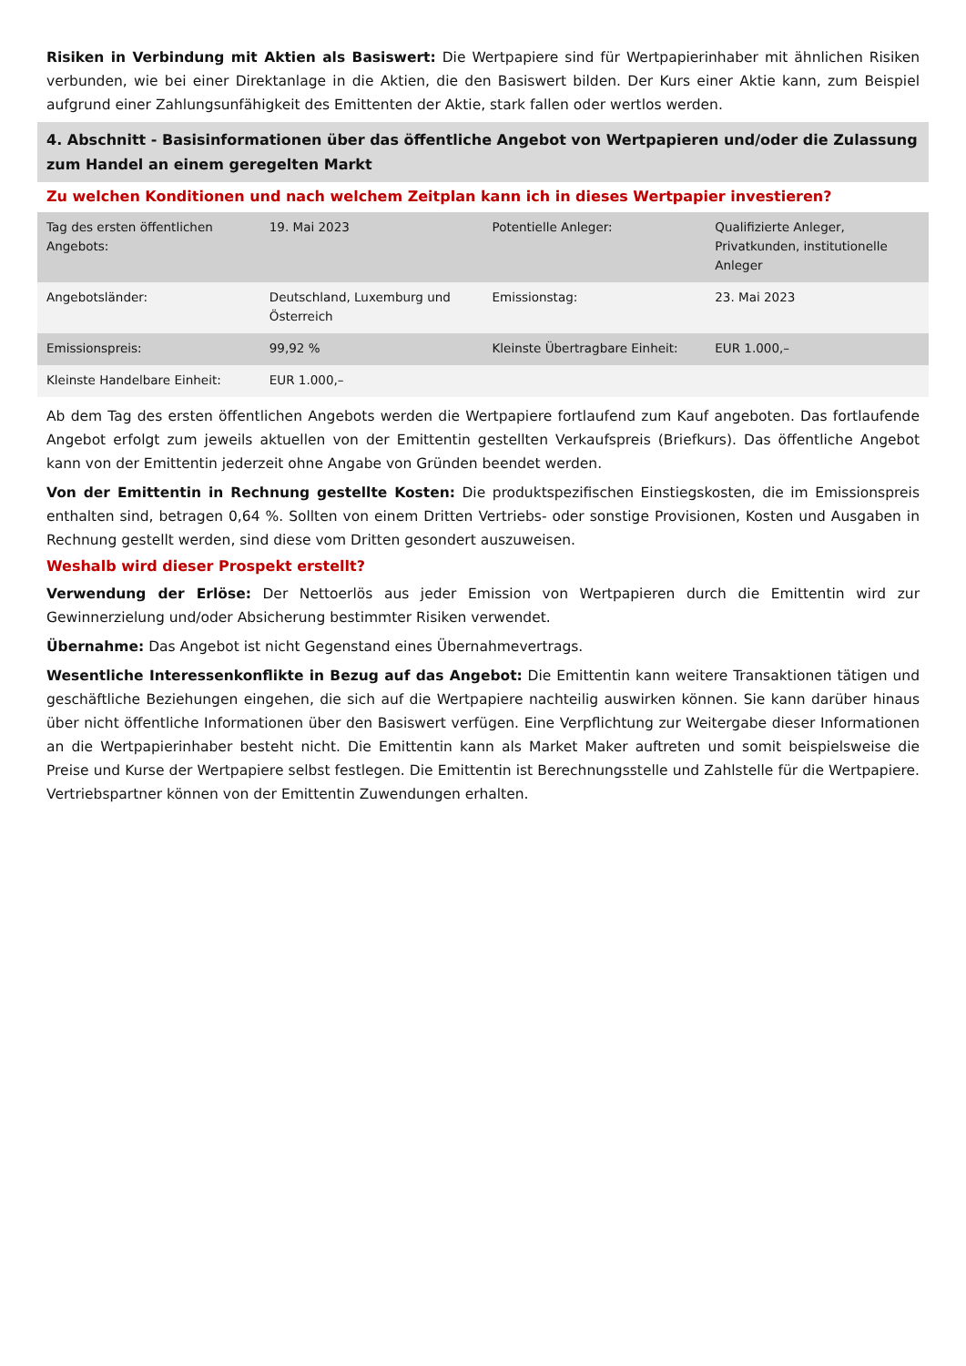Risiken in Verbindung mit Aktien als Basiswert: Die Wertpapiere sind für Wertpapierinhaber mit ähnlichen Risiken verbunden, wie bei einer Direktanlage in die Aktien, die den Basiswert bilden. Der Kurs einer Aktie kann, zum Beispiel aufgrund einer Zahlungsunfähigkeit des Emittenten der Aktie, stark fallen oder wertlos werden.
4. Abschnitt - Basisinformationen über das öffentliche Angebot von Wertpapieren und/oder die Zulassung zum Handel an einem geregelten Markt
Zu welchen Konditionen und nach welchem Zeitplan kann ich in dieses Wertpapier investieren?
| Tag des ersten öffentlichen Angebots: | 19. Mai 2023 | Potentielle Anleger: | Qualifizierte Anleger, Privatkunden, institutionelle Anleger |
| Angebotsländer: | Deutschland, Luxemburg und Österreich | Emissionstag: | 23. Mai 2023 |
| Emissionspreis: | 99,92 % | Kleinste Übertragbare Einheit: | EUR 1.000,– |
| Kleinste Handelbare Einheit: | EUR 1.000,– | | |
Ab dem Tag des ersten öffentlichen Angebots werden die Wertpapiere fortlaufend zum Kauf angeboten. Das fortlaufende Angebot erfolgt zum jeweils aktuellen von der Emittentin gestellten Verkaufspreis (Briefkurs). Das öffentliche Angebot kann von der Emittentin jederzeit ohne Angabe von Gründen beendet werden.
Von der Emittentin in Rechnung gestellte Kosten: Die produktspezifischen Einstiegskosten, die im Emissionspreis enthalten sind, betragen 0,64 %. Sollten von einem Dritten Vertriebs- oder sonstige Provisionen, Kosten und Ausgaben in Rechnung gestellt werden, sind diese vom Dritten gesondert auszuweisen.
Weshalb wird dieser Prospekt erstellt?
Verwendung der Erlöse: Der Nettoerlös aus jeder Emission von Wertpapieren durch die Emittentin wird zur Gewinnerzielung und/oder Absicherung bestimmter Risiken verwendet.
Übernahme: Das Angebot ist nicht Gegenstand eines Übernahmevertrags.
Wesentliche Interessenkonflikte in Bezug auf das Angebot: Die Emittentin kann weitere Transaktionen tätigen und geschäftliche Beziehungen eingehen, die sich auf die Wertpapiere nachteilig auswirken können. Sie kann darüber hinaus über nicht öffentliche Informationen über den Basiswert verfügen. Eine Verpflichtung zur Weitergabe dieser Informationen an die Wertpapierinhaber besteht nicht. Die Emittentin kann als Market Maker auftreten und somit beispielsweise die Preise und Kurse der Wertpapiere selbst festlegen. Die Emittentin ist Berechnungsstelle und Zahlstelle für die Wertpapiere. Vertriebspartner können von der Emittentin Zuwendungen erhalten.